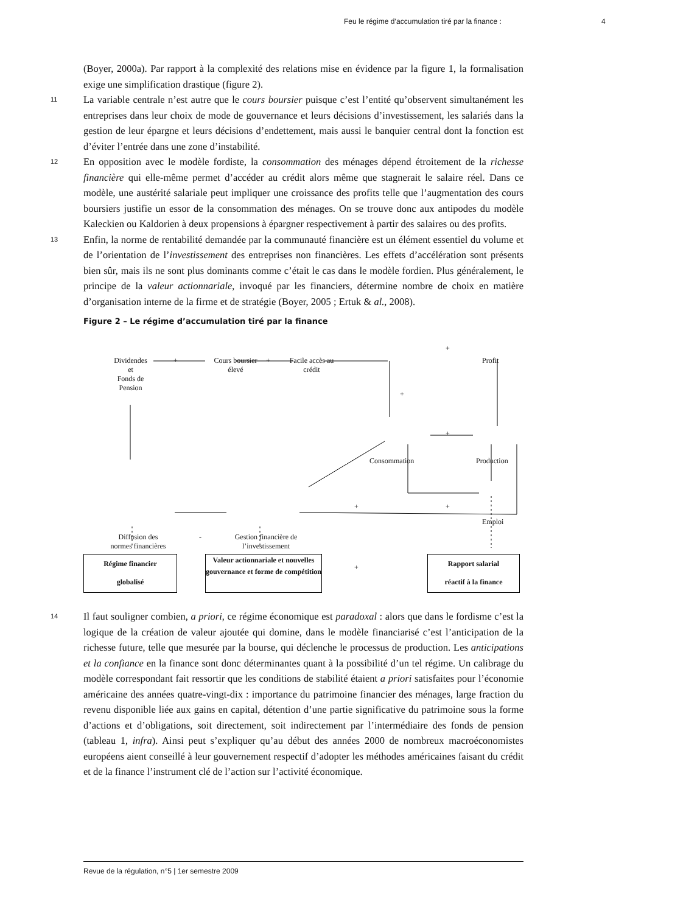Feu le régime d’accumulation tiré par la finance : 4
(Boyer, 2000a). Par rapport à la complexité des relations mise en évidence par la figure 1, la formalisation exige une simplification drastique (figure 2).
11 La variable centrale n’est autre que le cours boursier puisque c’est l’entité qu’observent simultanément les entreprises dans leur choix de mode de gouvernance et leurs décisions d’investissement, les salariés dans la gestion de leur épargne et leurs décisions d’endettement, mais aussi le banquier central dont la fonction est d’éviter l’entrée dans une zone d’instabilité.
12 En opposition avec le modèle fordiste, la consommation des ménages dépend étroitement de la richesse financière qui elle-même permet d’accéder au crédit alors même que stagnerait le salaire réel. Dans ce modèle, une austérité salariale peut impliquer une croissance des profits telle que l’augmentation des cours boursiers justifie un essor de la consommation des ménages. On se trouve donc aux antipodes du modèle Kaleckien ou Kaldorien à deux propensions à épargner respectivement à partir des salaires ou des profits.
13 Enfin, la norme de rentabilité demandée par la communauté financière est un élément essentiel du volume et de l’orientation de l’investissement des entreprises non financières. Les effets d’accélération sont présents bien sûr, mais ils ne sont plus dominants comme c’était le cas dans le modèle fordien. Plus généralement, le principe de la valeur actionnariale, invoqué par les financiers, détermine nombre de choix en matière d’organisation interne de la firme et de stratégie (Boyer, 2005 ; Ertuk & al., 2008).
Figure 2 – Le régime d’accumulation tiré par la finance
Dividendes
et
Fonds de
Pension
+ Cours boursier
élevé
+ Facile accès au
crédit
+
Profit
+
+
Consommation Production
+ +
Emploi
Diffusion des
normes financières
- Gestion financière de
l’investissement
+
Régime financier
globalisé
Valeur actionnariale et nouvelles gouvernance et forme de compétition
Rapport salarial
réactif à la finance
14 Il faut souligner combien, a priori, ce régime économique est paradoxal : alors que dans le fordisme c’est la logique de la création de valeur ajoutée qui domine, dans le modèle financiarisé c’est l’anticipation de la richesse future, telle que mesurée par la bourse, qui déclenche le processus de production. Les anticipations et la confiance en la finance sont donc déterminantes quant à la possibilité d’un tel régime. Un calibrage du modèle correspondant fait ressortir que les conditions de stabilité étaient a priori satisfaites pour l’économie américaine des années quatre-vingt-dix : importance du patrimoine financier des ménages, large fraction du revenu disponible liée aux gains en capital, détention d’une partie significative du patrimoine sous la forme d’actions et d’obligations, soit directement, soit indirectement par l’intermédiaire des fonds de pension (tableau 1, infra). Ainsi peut s’expliquer qu’au début des années 2000 de nombreux macroéconomistes européens aient conseillé à leur gouvernement respectif d’adopter les méthodes américaines faisant du crédit et de la finance l’instrument clé de l’action sur l’activité économique.
Revue de la régulation, n°5 | 1er semestre 2009